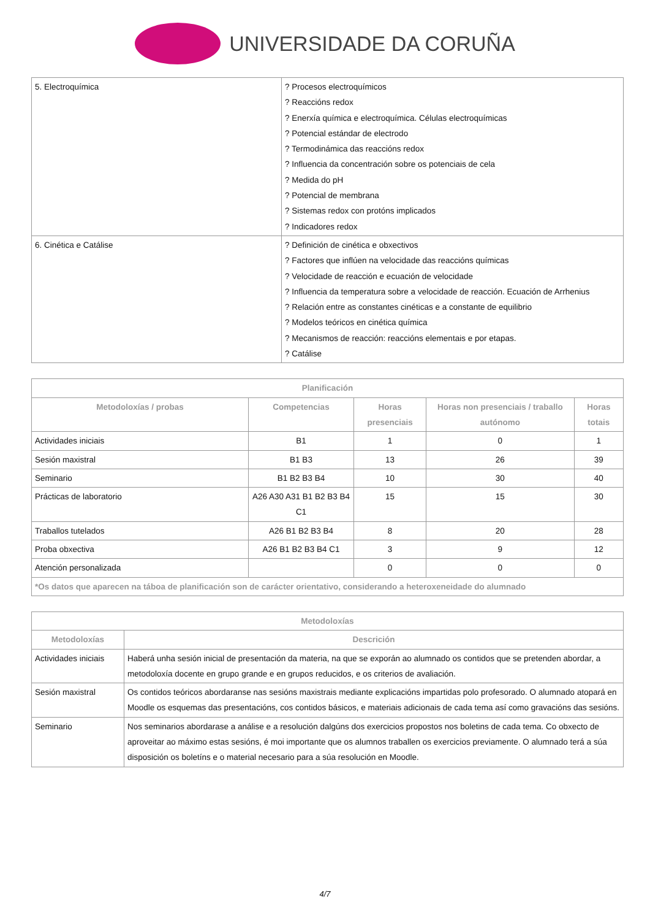UNIVERSIDADE DA CORUÑA
| 5. Electroquímica | ? Procesos electroquímicos ? Reaccións redox ? Enerxía química e electroquímica. Células electroquímicas ? Potencial estándar de electrodo ? Termodinámica das reaccións redox ? Influencia da concentración sobre os potenciais de cela ? Medida do pH ? Potencial de membrana ? Sistemas redox con protóns implicados ? Indicadores redox |
| 6. Cinética e Catálise | ? Definición de cinética e obxectivos ? Factores que inflúen na velocidade das reaccións químicas ? Velocidade de reacción e ecuación de velocidade ? Influencia da temperatura sobre a velocidade de reacción. Ecuación de Arrhenius ? Relación entre as constantes cinéticas e a constante de equilibrio ? Modelos teóricos en cinética química ? Mecanismos de reacción: reaccións elementais e por etapas. ? Catálise |
| Planificación | | | | |
| --- | --- | --- | --- | --- |
| Metodoloxías / probas | Competencias | Horas presenciais | Horas non presenciais / traballo autónomo | Horas totais |
| Actividades iniciais | B1 | 1 | 0 | 1 |
| Sesión maxistral | B1 B3 | 13 | 26 | 39 |
| Seminario | B1 B2 B3 B4 | 10 | 30 | 40 |
| Prácticas de laboratorio | A26 A30 A31 B1 B2 B3 B4 C1 | 15 | 15 | 30 |
| Traballos tutelados | A26 B1 B2 B3 B4 | 8 | 20 | 28 |
| Proba obxectiva | A26 B1 B2 B3 B4 C1 | 3 | 9 | 12 |
| Atención personalizada | | 0 | 0 | 0 |
| *Os datos que aparecen na táboa de planificación son de carácter orientativo, considerando a heteroxeneidade do alumnado | | | | |
| Metodoloxías | |
| --- | --- |
| Metodoloxías | Descrición |
| Actividades iniciais | Haberá unha sesión inicial de presentación da materia, na que se exporán ao alumnado os contidos que se pretenden abordar, a metodoloxía docente en grupo grande e en grupos reducidos, e os criterios de avaliación. |
| Sesión maxistral | Os contidos teóricos abordaranse nas sesións maxistrais mediante explicacións impartidas polo profesorado. O alumnado atopará en Moodle os esquemas das presentacións, cos contidos básicos, e materiais adicionais de cada tema así como gravacións das sesións. |
| Seminario | Nos seminarios abordarase a análise e a resolución dalgúns dos exercicios propostos nos boletins de cada tema. Co obxecto de aproveitar ao máximo estas sesións, é moi importante que os alumnos traballen os exercicios previamente. O alumnado terá a súa disposición os boletíns e o material necesario para a súa resolución en Moodle. |
4/7